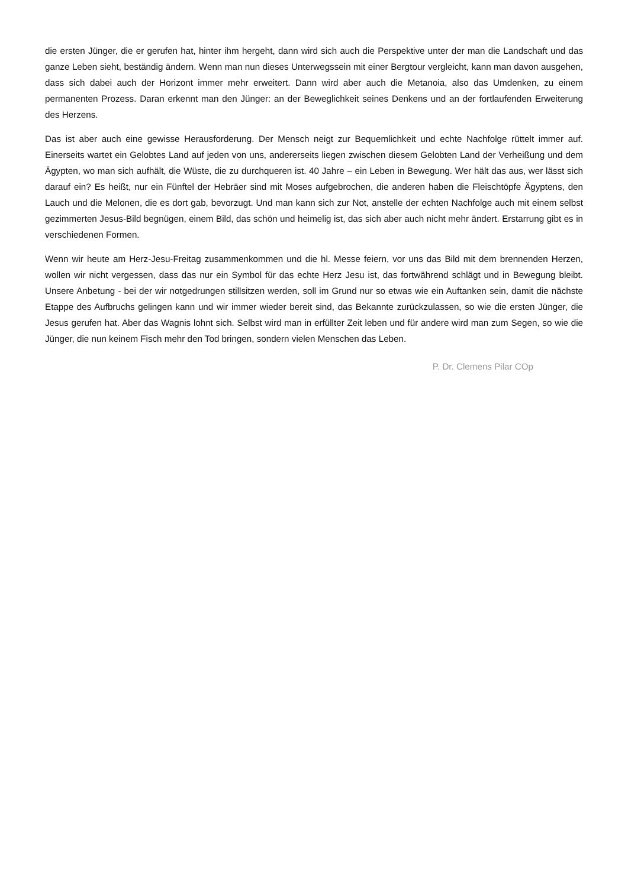die ersten Jünger, die er gerufen hat, hinter ihm hergeht, dann wird sich auch die Perspektive unter der man die Landschaft und das ganze Leben sieht, beständig ändern. Wenn man nun dieses Unterwegssein mit einer Bergtour vergleicht, kann man davon ausgehen, dass sich dabei auch der Horizont immer mehr erweitert. Dann wird aber auch die Metanoia, also das Umdenken, zu einem permanenten Prozess. Daran erkennt man den Jünger: an der Beweglichkeit seines Denkens und an der fortlaufenden Erweiterung des Herzens.
Das ist aber auch eine gewisse Herausforderung. Der Mensch neigt zur Bequemlichkeit und echte Nachfolge rüttelt immer auf. Einerseits wartet ein Gelobtes Land auf jeden von uns, andererseits liegen zwischen diesem Gelobten Land der Verheißung und dem Ägypten, wo man sich aufhält, die Wüste, die zu durchqueren ist. 40 Jahre – ein Leben in Bewegung. Wer hält das aus, wer lässt sich darauf ein? Es heißt, nur ein Fünftel der Hebräer sind mit Moses aufgebrochen, die anderen haben die Fleischtöpfe Ägyptens, den Lauch und die Melonen, die es dort gab, bevorzugt. Und man kann sich zur Not, anstelle der echten Nachfolge auch mit einem selbst gezimmerten Jesus-Bild begnügen, einem Bild, das schön und heimelig ist, das sich aber auch nicht mehr ändert. Erstarrung gibt es in verschiedenen Formen.
Wenn wir heute am Herz-Jesu-Freitag zusammenkommen und die hl. Messe feiern, vor uns das Bild mit dem brennenden Herzen, wollen wir nicht vergessen, dass das nur ein Symbol für das echte Herz Jesu ist, das fortwährend schlägt und in Bewegung bleibt. Unsere Anbetung - bei der wir notgedrungen stillsitzen werden, soll im Grund nur so etwas wie ein Auftanken sein, damit die nächste Etappe des Aufbruchs gelingen kann und wir immer wieder bereit sind, das Bekannte zurückzulassen, so wie die ersten Jünger, die Jesus gerufen hat. Aber das Wagnis lohnt sich. Selbst wird man in erfüllter Zeit leben und für andere wird man zum Segen, so wie die Jünger, die nun keinem Fisch mehr den Tod bringen, sondern vielen Menschen das Leben.
P. Dr. Clemens Pilar COp